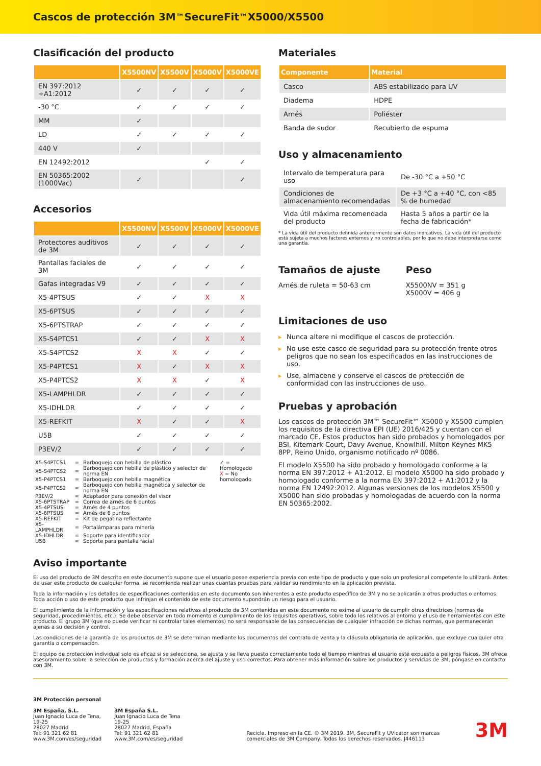Cascos de protección 3M<sup>™</sup> SecureFit<sup>™</sup> X5000/X5500
Clasificación del producto
| | X5500NV | X5500V | X5000V | X5000VE |
| --- | --- | --- | --- | --- |
| EN 397:2012 +A1:2012 | ✓ | ✓ | ✓ | ✓ |
| -30 °C | ✓ | ✓ | ✓ | ✓ |
| MM | ✓ | | | |
| LD | ✓ | ✓ | ✓ | ✓ |
| 440 V | ✓ | | | |
| EN 12492:2012 | | | ✓ | ✓ |
| EN 50365:2002 (1000Vac) | ✓ | | | ✓ |
Accesorios
| | X5500NV | X5500V | X5000V | X5000VE |
| --- | --- | --- | --- | --- |
| Protectores auditivos de 3M | ✓ | ✓ | ✓ | ✓ |
| Pantallas faciales de 3M | ✓ | ✓ | ✓ | ✓ |
| Gafas integradas V9 | ✓ | ✓ | ✓ | ✓ |
| X5-4PTSUS | ✓ | ✓ | X | X |
| X5-6PTSUS | ✓ | ✓ | ✓ | ✓ |
| X5-6PTSTRAP | ✓ | ✓ | ✓ | ✓ |
| X5-S4PTCS1 | ✓ | ✓ | X | X |
| X5-S4PTCS2 | X | X | ✓ | ✓ |
| X5-P4PTCS1 | X | ✓ | X | X |
| X5-P4PTCS2 | X | X | ✓ | X |
| X5-LAMPHLDR | ✓ | ✓ | ✓ | ✓ |
| X5-IDHLDR | ✓ | ✓ | ✓ | ✓ |
| X5-REFKIT | X | ✓ | ✓ | X |
| U5B | ✓ | ✓ | ✓ | ✓ |
| P3EV/2 | ✓ | ✓ | ✓ | ✓ |
| X5-S4PTCS1 | = | Barboquejo con hebilla de plástico |
| X5-S4PTCS2 | = | Barboquejo con hebilla de plástico y selector de norma EN |
| X5-P4PTCS1 | = | Barboquejo con hebilla magnética |
| X5-P4PTCS2 | = | Barboquejo con hebilla magnética y selector de norma EN |
| P3EV/2 | = | Adaptador para conexión del visor |
| X5-6PTSTRAP | = | Correa de arnés de 6 puntos |
| X5-4PTSUS | = | Arnés de 4 puntos |
| X5-6PTSUS | = | Arnés de 6 puntos |
| X5-REFKIT | = | Kit de pegatina reflectante |
| X5-LAMPHLDR | = | Portalámparas para minería |
| X5-IDHLDR | = | Soporte para identificador |
| U5B | = | Soporte para pantalla facial |
✓ = Homologado
X = No homologado
Materiales
| Componente | Material |
| --- | --- |
| Casco | ABS estabilizado para UV |
| Diadema | HDPE |
| Arnés | Poliéster |
| Banda de sudor | Recubierto de espuma |
Uso y almacenamiento
| Intervalo de temperatura para uso | De -30 °C a +50 °C |
| Condiciones de almacenamiento recomendadas | De +3 °C a +40 °C, con <85 % de humedad |
| Vida útil máxima recomendada del producto | Hasta 5 años a partir de la fecha de fabricación* |
* La vida útil del producto definida anteriormente son datos indicativos. La vida útil del producto está sujeta a muchos factores externos y no controlables, por lo que no debe interpretarse como una garantía.
Tamaños de ajuste
Arnés de ruleta = 50-63 cm
Peso
X5500NV = 351 g
X5000V = 406 g
Limitaciones de uso
▸ Nunca altere ni modifique el cascos de protección.
▸ No use este casco de seguridad para su protección frente otros peligros que no sean los especificados en las instrucciones de uso.
▸ Use, almacene y conserve el cascos de protección de conformidad con las instrucciones de uso.
Pruebas y aprobación
Los cascos de protección 3M™ SecureFit™ X5000 y X5500 cumplen los requisitos de la directiva EPI (UE) 2016/425 y cuentan con el marcado CE. Estos productos han sido probados y homologados por BSI, Kitemark Court, Davy Avenue, Knowlhill, Milton Keynes MK5 8PP, Reino Unido, organismo notificado nº 0086.
El modelo X5500 ha sido probado y homologado conforme a la norma EN 397:2012 + A1:2012. El modelo X5000 ha sido probado y homologado conforme a la norma EN 397:2012 + A1:2012 y la norma EN 12492:2012. Algunas versiones de los modelos X5500 y X5000 han sido probadas y homologadas de acuerdo con la norma EN 50365:2002.
Aviso importante
El uso del producto de 3M descrito en este documento supone que el usuario posee experiencia previa con este tipo de producto y que solo un profesional competente lo utilizará. Antes de usar este producto de cualquier forma, se recomienda realizar unas cuantas pruebas para validar su rendimiento en la aplicación prevista.
Toda la información y los detalles de especificaciones contenidos en este documento son inherentes a este producto específico de 3M y no se aplicarán a otros productos o entornos. Toda acción o uso de este producto que infrinjan el contenido de este documento supondrán un riesgo para el usuario.
El cumplimiento de la información y las especificaciones relativas al producto de 3M contenidas en este documento no exime al usuario de cumplir otras directrices (normas de seguridad, procedimientos, etc.). Se debe observar en todo momento el cumplimiento de los requisitos operativos, sobre todo los relativos al entorno y el uso de herramientas con este producto. El grupo 3M (que no puede verificar ni controlar tales elementos) no será responsable de las consecuencias de cualquier infracción de dichas normas, que permanecerán ajenas a su decisión y control.
Las condiciones de la garantía de los productos de 3M se determinan mediante los documentos del contrato de venta y la cláusula obligatoria de aplicación, que excluye cualquier otra garantía o compensación.
El equipo de protección individual solo es eficaz si se selecciona, se ajusta y se lleva puesto correctamente todo el tiempo mientras el usuario esté expuesto a peligros físicos. 3M ofrece asesoramiento sobre la selección de productos y formación acerca del ajuste y uso correctos. Para obtener más información sobre los productos y servicios de 3M, póngase en contacto con 3M.
3M Protección personal
3M España, S.L.
Juan Ignacio Luca de Tena, 19-25
28027 Madrid
Tel: 91 321 62 81
www.3M.com/es/seguridad
3M España S.L.
Juan Ignacio Luca de Tena 19-25
28027 Madrid, España
Tel: 91 321 62 81
www.3M.com/es/seguridad
Recicle. Impreso en la CE. © 3M 2019. 3M, SecureFit y UVicator son marcas comerciales de 3M Company. Todos los derechos reservados. J446113
3M